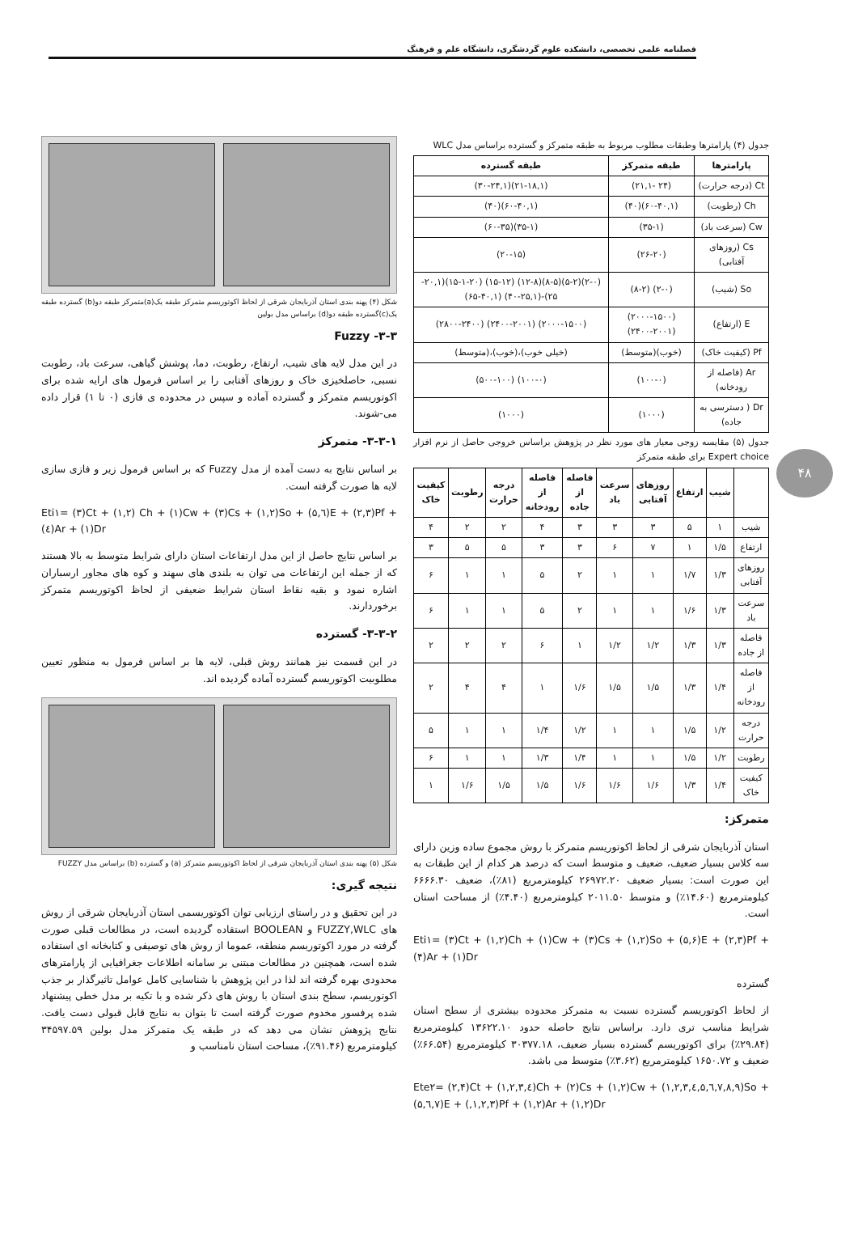فصلنامه علمی تخصصی، دانشکده علوم گردشگری، دانشگاه علم و فرهنگ
۴۸
جدول (۴) پارامترها وطبقات مطلوب مربوط به طبقه متمرکز و گسترده براساس مدل WLC
| پارامترها | طبقه متمرکز | طبقه گسترده |
| --- | --- | --- |
| Ct (درجه حرارت) | (۲۴ -۲۱,۱) | (۲۱-۱۸,۱)(۳۰-۲۴,۱) |
| Ch (رطوبت) | (۶۰-۴۰,۱)(۴۰) | (۶۰-۴۰,۱)(۴۰) |
| Cw (سرعت باد) | (۳۵-۱) | (۳۵-۱)(۶۰-۳۵) |
| Cs (روزهای آفتابی) | (۲۶-۲۰) | (۲۰-۱۵) |
| So (شیب) | (۲-۰) (۸-۲) | (۲-۰)(۵-۲)(۸-۵)(۱۲-۸) (۱۵-۱۲) (۱۵-۱-۲۰)(۲۰,۱- ۲۵)-(۴۰-۲۵,۱) (۶۵-۴۰,۱) |
| E (ارتفاع) | (۲۰۰۰-۱۵۰۰) (۲۴۰۰-۲۰۰۱) | (۲۰۰۰-۱۵۰۰) (۲۴۰۰-۲۰۰۱) (۲۸۰۰-۲۴۰۰) |
| Pf (کیفیت خاک) | (خوب)(متوسط) | (خیلی خوب)،(خوب)،(متوسط) |
| Ar (فاصله از رودخانه) | (۱۰۰-۰) | (۱۰۰-۰) (۵۰۰-۱۰۰) |
| Dr ( دسترسی به جاده) | (۱۰۰۰) | (۱۰۰۰) |
جدول (۵) مقایسه زوجی معیار های مورد نظر در پژوهش براساس خروجی حاصل از نرم افزار Expert choice برای طبقه متمرکز
| | شیب | ارتفاع | روزهای آفتابی | سرعت باد | فاصله از جاده | فاصله از رودخانه | درجه حرارت | رطوبت | کیفیت خاک |
| --- | --- | --- | --- | --- | --- | --- | --- | --- | --- |
| شیب | ۱ | ۵ | ۳ | ۳ | ۳ | ۴ | ۲ | ۲ | ۴ |
| ارتفاع | ۱/۵ | ۱ | ۷ | ۶ | ۳ | ۳ | ۵ | ۵ | ۳ |
| روزهای آفتابی | ۱/۳ | ۱/۷ | ۱ | ۱ | ۲ | ۵ | ۱ | ۱ | ۶ |
| سرعت باد | ۱/۳ | ۱/۶ | ۱ | ۱ | ۲ | ۵ | ۱ | ۱ | ۶ |
| فاصله از جاده | ۱/۳ | ۱/۳ | ۱/۲ | ۱/۲ | ۱ | ۶ | ۲ | ۲ | ۲ |
| فاصله از رودخانه | ۱/۴ | ۱/۳ | ۱/۵ | ۱/۵ | ۱/۶ | ۱ | ۴ | ۴ | ۲ |
| درجه حرارت | ۱/۲ | ۱/۵ | ۱ | ۱ | ۱/۲ | ۱/۴ | ۱ | ۱ | ۵ |
| رطوبت | ۱/۲ | ۱/۵ | ۱ | ۱ | ۱/۴ | ۱/۳ | ۱ | ۱ | ۶ |
| کیفیت خاک | ۱/۴ | ۱/۳ | ۱/۶ | ۱/۶ | ۱/۶ | ۱/۵ | ۱/۵ | ۱/۶ | ۱ |
متمرکز:
استان آذربایجان شرقی از لحاظ اکوتوریسم متمرکز با روش مجموع ساده وزین دارای سه کلاس بسیار ضعیف، ضعیف و متوسط است که درصد هر کدام از این طبقات به این صورت است: بسیار ضعیف ۲۶۹۷۲.۲۰ کیلومترمربع (۸۱٪)، ضعیف ۶۶۶۶.۳۰ کیلومترمربع (۱۴.۶۰٪) و متوسط ۲۰۱۱.۵۰ کیلومترمربع (۴.۴۰٪) از مساحت استان است.
Eti۱= (۳)Ct + (۱,۲)Ch + (۱)Cw + (۳)Cs + (۱,۲)So + (۵,۶)E + (۲,۳)Pf + (۴)Ar + (۱)Dr
گسترده
از لحاظ اکوتوریسم گسترده نسبت به متمرکز محدوده بیشتری از سطح استان شرایط مناسب تری دارد. براساس نتایج حاصله حدود ۱۳۶۲۲.۱۰ کیلومترمربع (۲۹.۸۴٪) برای اکوتوریسم گسترده بسیار ضعیف، ۳۰۳۷۷.۱۸ کیلومترمربع (۶۶.۵۴٪) ضعیف و ۱۶۵۰.۷۲ کیلومترمربع (۳.۶۲٪) متوسط می باشد.
Ete۲= (۲,۴)Ct + (۱,۲,۳,٤)Ch + (۲)Cs + (۱,۲)Cw + (۱,۲,۳,٤,۵,٦,٧,٨,٩)So + (۵,٦,٧)E + (,۱,۲,۳)Pf + (۱,۲)Ar + (۱,۲)Dr
شکل (۴) پهنه بندی استان آذربایجان شرقی از لحاظ اکوتوریسم متمرکز طبقه یک(a)متمرکز طبقه دو(b) گسترده طبقه یک(c)گسترده طبقه دو(d) براساس مدل بولین
۳-۳- Fuzzy
در این مدل لایه های شیب، ارتفاع، رطوبت، دما، پوشش گیاهی، سرعت باد، رطوبت نسبی، حاصلخیزی خاک و روزهای آفتابی را بر اساس فرمول های ارایه شده برای اکوتوریسم متمرکز و گسترده آماده و سپس در محدوده ی فازی (۰ تا ۱) قرار داده می-شوند.
۳-۳-۱- متمرکز
بر اساس نتایج به دست آمده از مدل Fuzzy که بر اساس فرمول زیر و فازی سازی لایه ها صورت گرفته است.
Eti۱= (۳)Ct + (۱,۲) Ch + (۱)Cw + (۳)Cs + (۱,۲)So + (۵,٦)E + (۲,۳)Pf + (٤)Ar + (۱)Dr
بر اساس نتایج حاصل از این مدل ارتفاعات استان دارای شرایط متوسط به بالا هستند که از جمله این ارتفاعات می توان به بلندی های سهند و کوه های مجاور ارسباران اشاره نمود و بقیه نقاط استان شرایط ضعیفی از لحاظ اکوتوریسم متمرکز برخوردارند.
۳-۳-۲- گسترده
در این قسمت نیز همانند روش قبلی، لایه ها بر اساس فرمول به منظور تعیین مطلوبیت اکوتوریسم گسترده آماده گردیده اند.
شکل (۵) پهنه بندی استان آذربایجان شرقی از لحاظ اکوتوریسم متمرکز (a) و گسترده (b) براساس مدل FUZZY
نتیجه گیری:
در این تحقیق و در راستای ارزیابی توان اکوتوریسمی استان آذربایجان شرقی از روش های FUZZY,WLC و BOOLEAN استفاده گردیده است، در مطالعات قبلی صورت گرفته در مورد اکوتوریسم منطقه، عموما از روش های توصیفی و کتابخانه ای استفاده شده است، همچنین در مطالعات مبتنی بر سامانه اطلاعات جغرافیایی از پارامترهای محدودی بهره گرفته اند لذا در این پژوهش با شناسایی کامل عوامل تاثیرگذار بر جذب اکوتوریسم، سطح بندی استان با روش های ذکر شده و با تکیه بر مدل خطی پیشنهاد شده پرفسور مخدوم صورت گرفته است تا بتوان به نتایج قابل قبولی دست یافت. نتایج پژوهش نشان می دهد که در طبقه یک متمرکز مدل بولین ۳۴۵۹۷.۵۹ کیلومترمربع (۹۱.۴۶٪)، مساحت استان نامناسب و